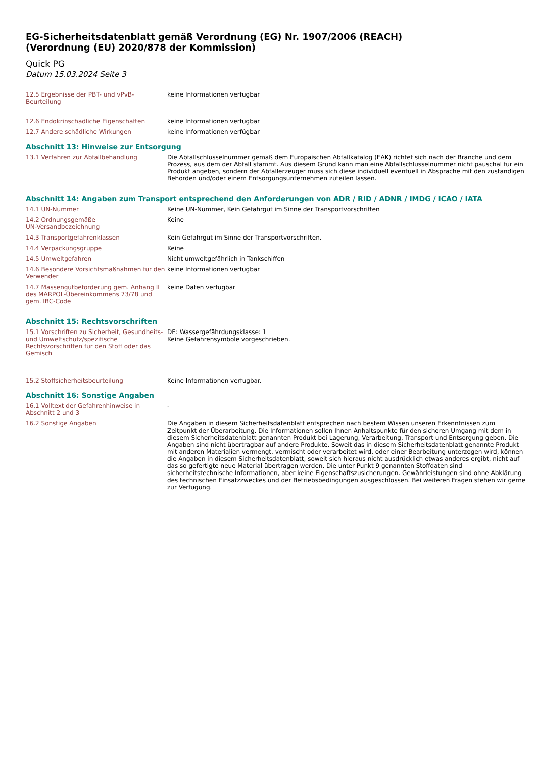EG-Sicherheitsdatenblatt gemäß Verordnung (EG) Nr. 1907/2006 (REACH)
(Verordnung (EU) 2020/878 der Kommission)
Quick PG
Datum 15.03.2024 Seite 3
12.5 Ergebnisse der PBT- und vPvB-Beurteilung
keine Informationen verfügbar
12.6 Endokrinschädliche Eigenschaften keine Informationen verfügbar
12.7 Andere schädliche Wirkungen keine Informationen verfügbar
Abschnitt 13: Hinweise zur Entsorgung
13.1 Verfahren zur Abfallbehandlung Die Abfallschlüsselnummer gemäß dem Europäischen Abfallkatalog (EAK) richtet sich nach der Branche und dem Prozess, aus dem der Abfall stammt. Aus diesem Grund kann man eine Abfallschlüsselnummer nicht pauschal für ein Produkt angeben, sondern der Abfallerzeuger muss sich diese individuell eventuell in Absprache mit den zuständigen Behörden und/oder einem Entsorgungsunternehmen zuteilen lassen.
Abschnitt 14: Angaben zum Transport entsprechend den Anforderungen von ADR / RID / ADNR / IMDG / ICAO / IATA
14.1 UN-Nummer Keine UN-Nummer, Kein Gefahrgut im Sinne der Transportvorschriften
14.2 Ordnungsgemäße
UN-Versandbezeichnung
Keine
14.3 Transportgefahrenklassen Kein Gefahrgut im Sinne der Transportvorschriften.
14.4 Verpackungsgruppe Keine
14.5 Umweltgefahren Nicht umweltgefährlich in Tankschiffen
14.6 Besondere Vorsichtsmaßnahmen für den Verwender
keine Informationen verfügbar
14.7 Massengutbeförderung gem. Anhang II des MARPOL-Übereinkommens 73/78 und gem. IBC-Code
keine Daten verfügbar
Abschnitt 15: Rechtsvorschriften
15.1 Vorschriften zu Sicherheit, Gesundheits- und Umweltschutz/spezifische Rechtsvorschriften für den Stoff oder das Gemisch
DE: Wassergefährdungsklasse: 1
Keine Gefahrensymbole vorgeschrieben.
15.2 Stoffsicherheitsbeurteilung Keine Informationen verfügbar.
Abschnitt 16: Sonstige Angaben
16.1 Volltext der Gefahrenhinweise in Abschnitt 2 und 3
-
16.2 Sonstige Angaben Die Angaben in diesem Sicherheitsdatenblatt entsprechen nach bestem Wissen unseren Erkenntnissen zum Zeitpunkt der Überarbeitung. Die Informationen sollen Ihnen Anhaltspunkte für den sicheren Umgang mit dem in diesem Sicherheitsdatenblatt genannten Produkt bei Lagerung, Verarbeitung, Transport und Entsorgung geben. Die Angaben sind nicht übertragbar auf andere Produkte. Soweit das in diesem Sicherheitsdatenblatt genannte Produkt mit anderen Materialien vermengt, vermischt oder verarbeitet wird, oder einer Bearbeitung unterzogen wird, können die Angaben in diesem Sicherheitsdatenblatt, soweit sich hieraus nicht ausdrücklich etwas anderes ergibt, nicht auf das so gefertigte neue Material übertragen werden. Die unter Punkt 9 genannten Stoffdaten sind sicherheitstechnische Informationen, aber keine Eigenschaftszusicherungen. Gewährleistungen sind ohne Abklärung des technischen Einsatzzweckes und der Betriebsbedingungen ausgeschlossen. Bei weiteren Fragen stehen wir gerne zur Verfügung.